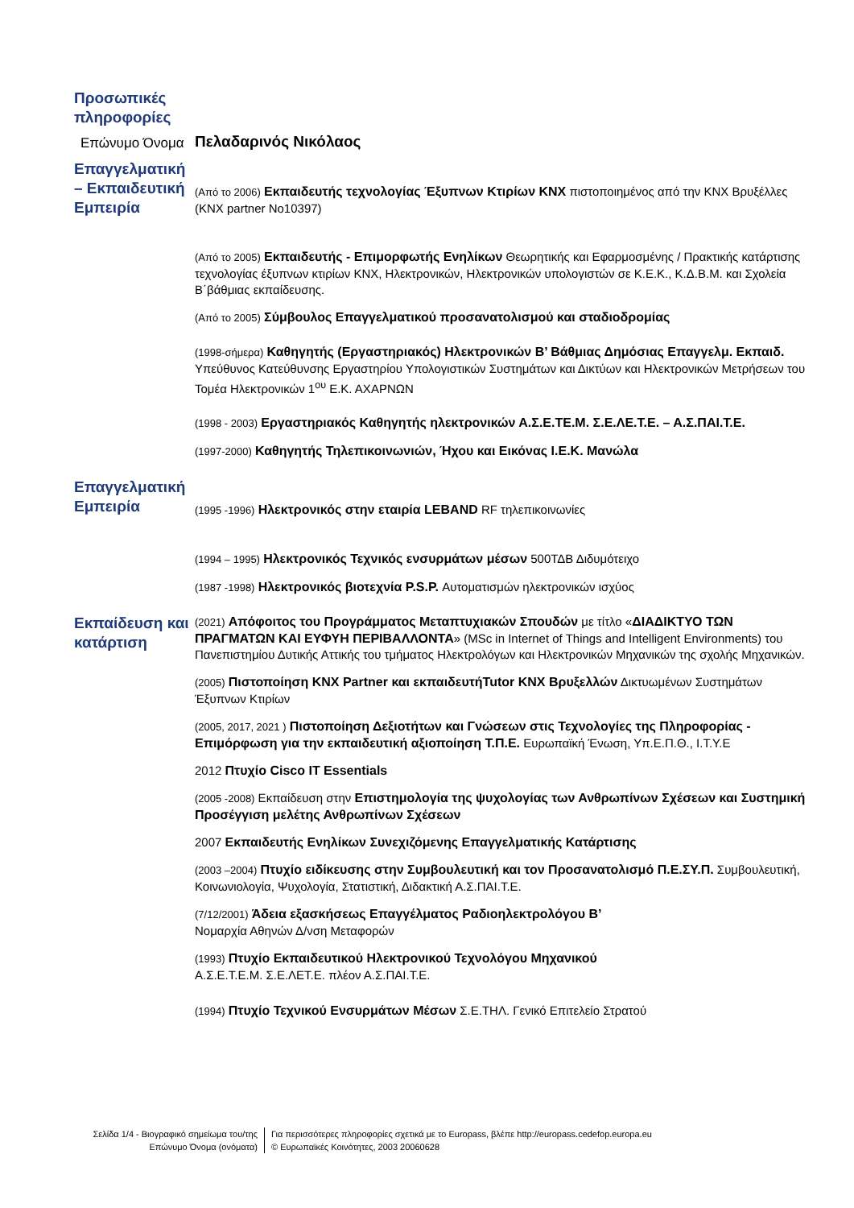Προσωπικές πληροφορίες
Επώνυμο Όνομα
Πελαδαρινός Νικόλαος
Επαγγελματική – Εκπαιδευτική Εμπειρία
(Από το 2006) Εκπαιδευτής τεχνολογίας Έξυπνων Κτιρίων KNX πιστοποιημένος από την KNX Βρυξέλλες (KNX partner No10397)
(Από το 2005) Εκπαιδευτής - Επιμορφωτής Ενηλίκων Θεωρητικής και Εφαρμοσμένης / Πρακτικής κατάρτισης τεχνολογίας έξυπνων κτιρίων KNX, Ηλεκτρονικών, Ηλεκτρονικών υπολογιστών σε Κ.Ε.Κ., Κ.Δ.Β.Μ. και Σχολεία Β΄βάθμιας εκπαίδευσης.
(Από το 2005) Σύμβουλος Επαγγελματικού προσανατολισμού και σταδιοδρομίας
(1998-σήμερα) Καθηγητής (Εργαστηριακός) Ηλεκτρονικών Β’ Βάθμιας Δημόσιας Επαγγελμ. Εκπαιδ. Υπεύθυνος Κατεύθυνσης Εργαστηρίου Υπολογιστικών Συστημάτων και Δικτύων και Ηλεκτρονικών Μετρήσεων του Τομέα Ηλεκτρονικών 1<sup>ου</sup> Ε.Κ. ΑΧΑΡΝΩΝ
(1998 - 2003) Εργαστηριακός Καθηγητής ηλεκτρονικών Α.Σ.Ε.ΤΕ.Μ. Σ.Ε.ΛΕ.Τ.Ε. – Α.Σ.ΠΑΙ.Τ.Ε.
(1997-2000) Καθηγητής Τηλεπικοινωνιών, Ήχου και Εικόνας Ι.Ε.Κ. Μανώλα
Επαγγελματική Εμπειρία
(1995 -1996) Ηλεκτρονικός στην εταιρία LEBAND RF τηλεπικοινωνίες
(1994 – 1995) Ηλεκτρονικός Τεχνικός ενσυρμάτων μέσων 500ΤΔΒ Διδυμότειχο
(1987 -1998) Ηλεκτρονικός βιοτεχνία P.S.P. Αυτοματισμών ηλεκτρονικών ισχύος
Εκπαίδευση και κατάρτιση
(2021) Απόφοιτος του Προγράμματος Μεταπτυχιακών Σπουδών με τίτλο «ΔΙΑΔΙΚΤΥΟ ΤΩΝ ΠΡΑΓΜΑΤΩΝ ΚΑΙ ΕΥΦΥΗ ΠΕΡΙΒΑΛΛΟΝΤΑ» (MSc in Internet of Things and Intelligent Environments) του Πανεπιστημίου Δυτικής Αττικής του τμήματος Ηλεκτρολόγων και Ηλεκτρονικών Μηχανικών της σχολής Μηχανικών.
(2005) Πιστοποίηση KNX Partner και εκπαιδευτήTutor KNX Βρυξελλών Δικτυωμένων Συστημάτων Έξυπνων Κτιρίων
(2005, 2017, 2021 ) Πιστοποίηση Δεξιοτήτων και Γνώσεων στις Τεχνολογίες της Πληροφορίας - Επιμόρφωση για την εκπαιδευτική αξιοποίηση Τ.Π.Ε. Ευρωπαϊκή Ένωση, Υπ.Ε.Π.Θ., Ι.Τ.Υ.Ε
2012 Πτυχίο Cisco IT Essentials
(2005 -2008) Εκπαίδευση στην Επιστημολογία της ψυχολογίας των Ανθρωπίνων Σχέσεων και Συστημική Προσέγγιση μελέτης Ανθρωπίνων Σχέσεων
2007 Εκπαιδευτής Ενηλίκων Συνεχιζόμενης Επαγγελματικής Κατάρτισης
(2003 –2004) Πτυχίο ειδίκευσης στην Συμβουλευτική και τον Προσανατολισμό Π.Ε.ΣΥ.Π. Συμβουλευτική, Κοινωνιολογία, Ψυχολογία, Στατιστική, Διδακτική Α.Σ.ΠΑΙ.Τ.Ε.
(7/12/2001) Άδεια εξασκήσεως Επαγγέλματος Ραδιοηλεκτρολόγου Β’
Νομαρχία Αθηνών Δ/νση Μεταφορών
(1993) Πτυχίο Εκπαιδευτικού Ηλεκτρονικού Τεχνολόγου Μηχανικού
Α.Σ.Ε.Τ.Ε.Μ. Σ.Ε.ΛΕΤ.Ε. πλέον Α.Σ.ΠΑΙ.Τ.Ε.
(1994) Πτυχίο Τεχνικού Ενσυρμάτων Μέσων Σ.Ε.ΤΗΛ. Γενικό Επιτελείο Στρατού
Σελίδα 1/4 - Βιογραφικό σημείωμα του/της
Επώνυμο Όνομα (ονόματα)
Για περισσότερες πληροφορίες σχετικά με το Europass, βλέπε http://europass.cedefop.europa.eu
© Ευρωπαϊκές Κοινότητες, 2003 20060628